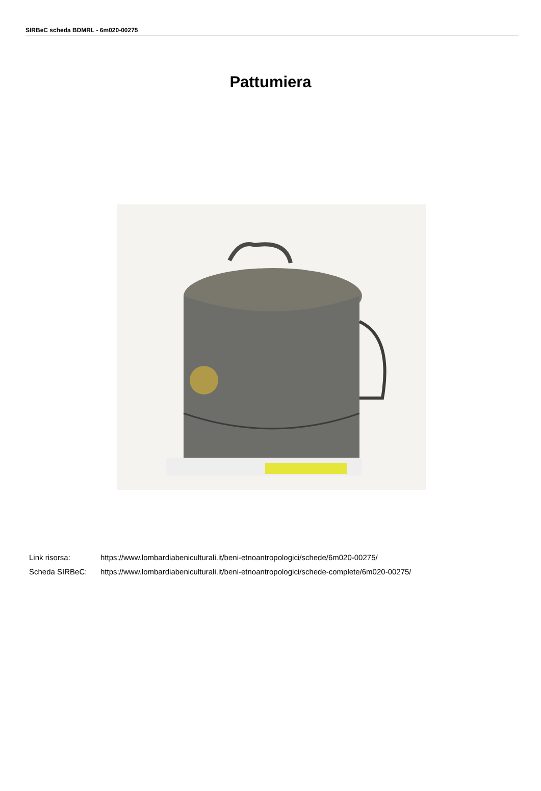SIRBeC scheda BDMRL - 6m020-00275
Pattumiera
Link risorsa: https://www.lombardiabeniculturali.it/beni-etnoantropologici/schede/6m020-00275/
Scheda SIRBeC: https://www.lombardiabeniculturali.it/beni-etnoantropologici/schede-complete/6m020-00275/